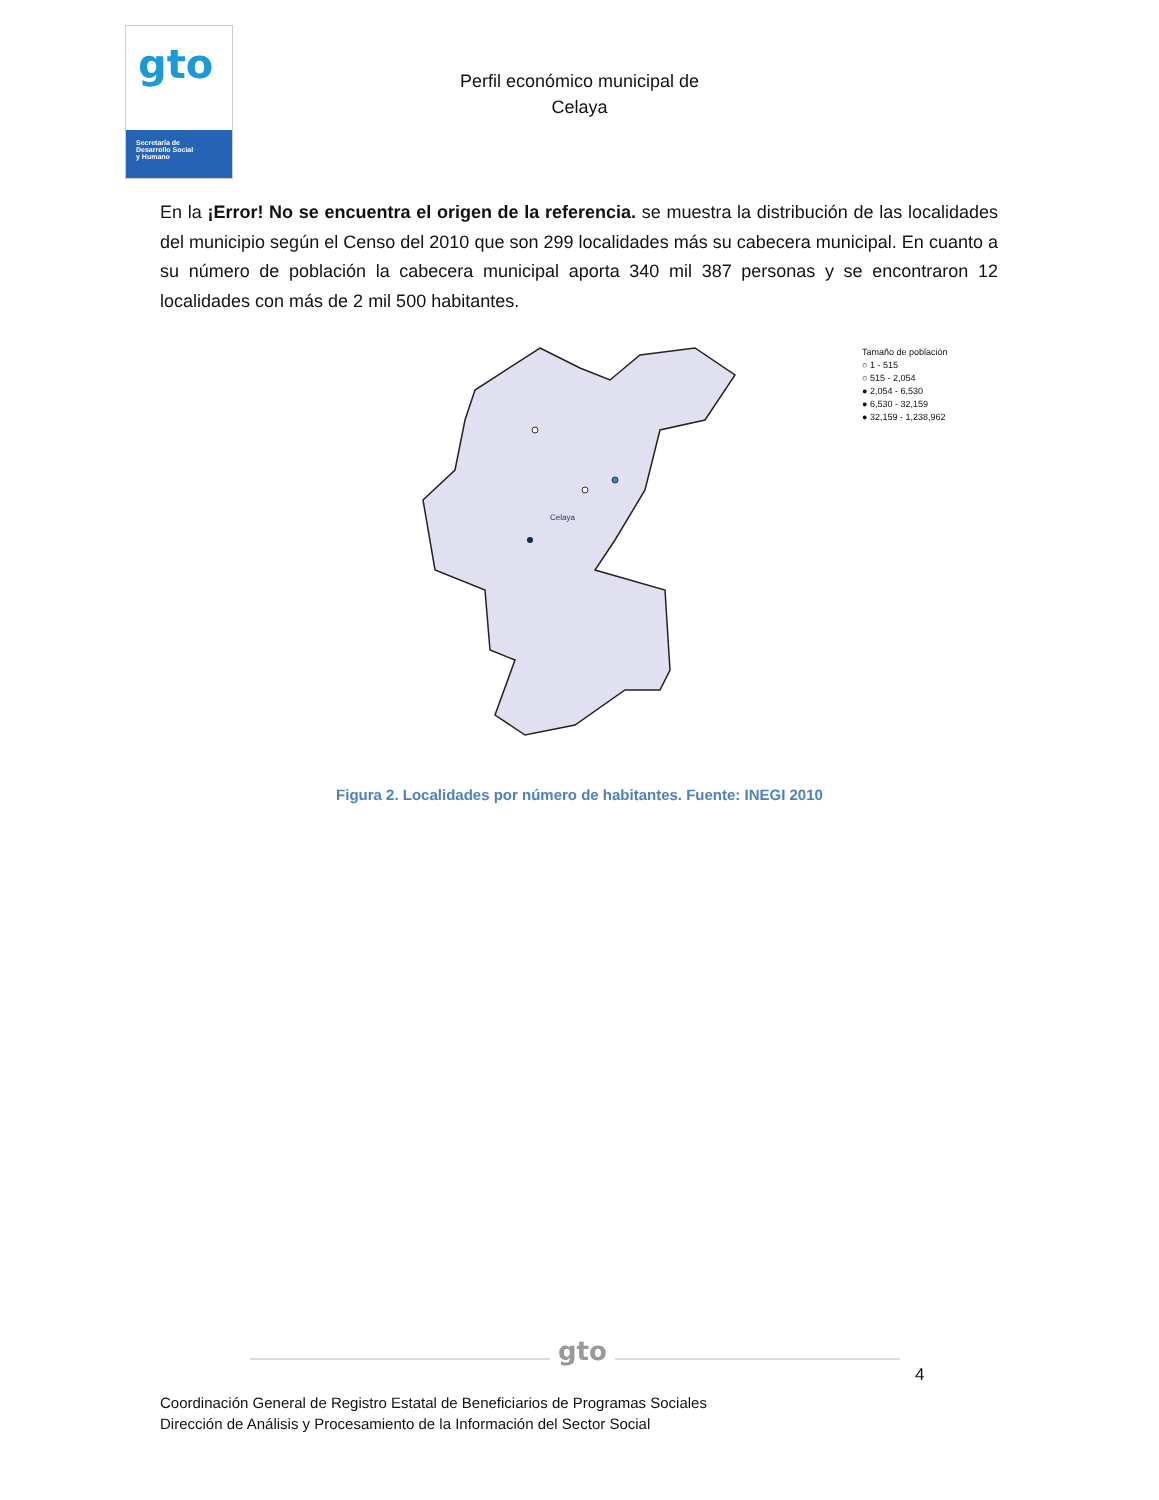gto
Secretaría de
Desarrollo Social
y Humano
Perfil económico municipal de
Celaya
En la ¡Error! No se encuentra el origen de la referencia. se muestra la distribución de las localidades del municipio según el Censo del 2010 que son 299 localidades más su cabecera municipal. En cuanto a su número de población la cabecera municipal aporta 340 mil 387 personas y se encontraron 12 localidades con más de 2 mil 500 habitantes.
Celaya
Tamaño de población
○ 1 - 515
○ 515 - 2,054
● 2,054 - 6,530
● 6,530 - 32,159
● 32,159 - 1,238,962
Figura 2. Localidades por número de habitantes. Fuente: INEGI 2010
gto
4
Coordinación General de Registro Estatal de Beneficiarios de Programas Sociales
Dirección de Análisis y Procesamiento de la Información del Sector Social